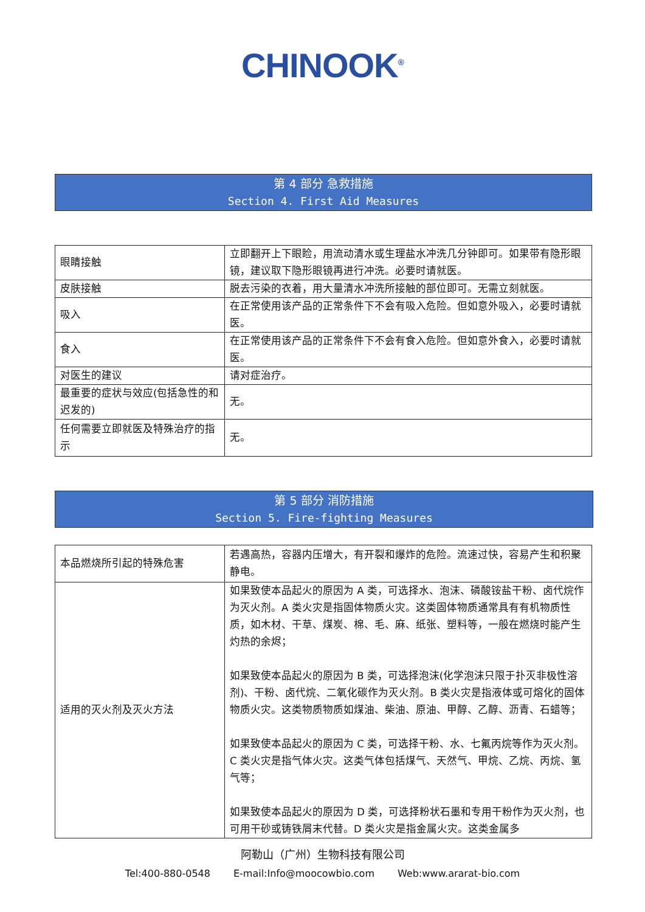CHINOOK<sup>®</sup>
第 4 部分 急救措施
Section 4. First Aid Measures
| 眼睛接触 | 立即翻开上下眼睑，用流动清水或生理盐水冲洗几分钟即可。如果带有隐形眼镜，建议取下隐形眼镜再进行冲洗。必要时请就医。 |
| 皮肤接触 | 脱去污染的衣着，用大量清水冲洗所接触的部位即可。无需立刻就医。 |
| 吸入 | 在正常使用该产品的正常条件下不会有吸入危险。但如意外吸入，必要时请就医。 |
| 食入 | 在正常使用该产品的正常条件下不会有食入危险。但如意外食入，必要时请就医。 |
| 对医生的建议 | 请对症治疗。 |
| 最重要的症状与效应(包括急性的和迟发的) | 无。 |
| 任何需要立即就医及特殊治疗的指示 | 无。 |
第 5 部分 消防措施
Section 5. Fire-fighting Measures
| 本品燃烧所引起的特殊危害 | 若遇高热，容器内压增大，有开裂和爆炸的危险。流速过快，容易产生和积聚静电。 |
| 适用的灭火剂及灭火方法 | 如果致使本品起火的原因为 A 类，可选择水、泡沫、磷酸铵盐干粉、卤代烷作为灭火剂。A 类火灾是指固体物质火灾。这类固体物质通常具有有机物质性质，如木材、干草、煤炭、棉、毛、麻、纸张、塑料等，一般在燃烧时能产生灼热的余烬； 如果致使本品起火的原因为 B 类，可选择泡沫(化学泡沫只限于扑灭非极性溶剂)、干粉、卤代烷、二氧化碳作为灭火剂。B 类火灾是指液体或可熔化的固体物质火灾。这类物质物质如煤油、柴油、原油、甲醇、乙醇、沥青、石蜡等； 如果致使本品起火的原因为 C 类，可选择干粉、水、七氟丙烷等作为灭火剂。C 类火灾是指气体火灾。这类气体包括煤气、天然气、甲烷、乙烷、丙烷、氢气等； 如果致使本品起火的原因为 D 类，可选择粉状石墨和专用干粉作为灭火剂，也可用干砂或铸铁屑末代替。D 类火灾是指金属火灾。这类金属多 |
阿勒山（广州）生物科技有限公司
Tel:400-880-0548 E-mail:Info@moocowbio.com Web:www.ararat-bio.com